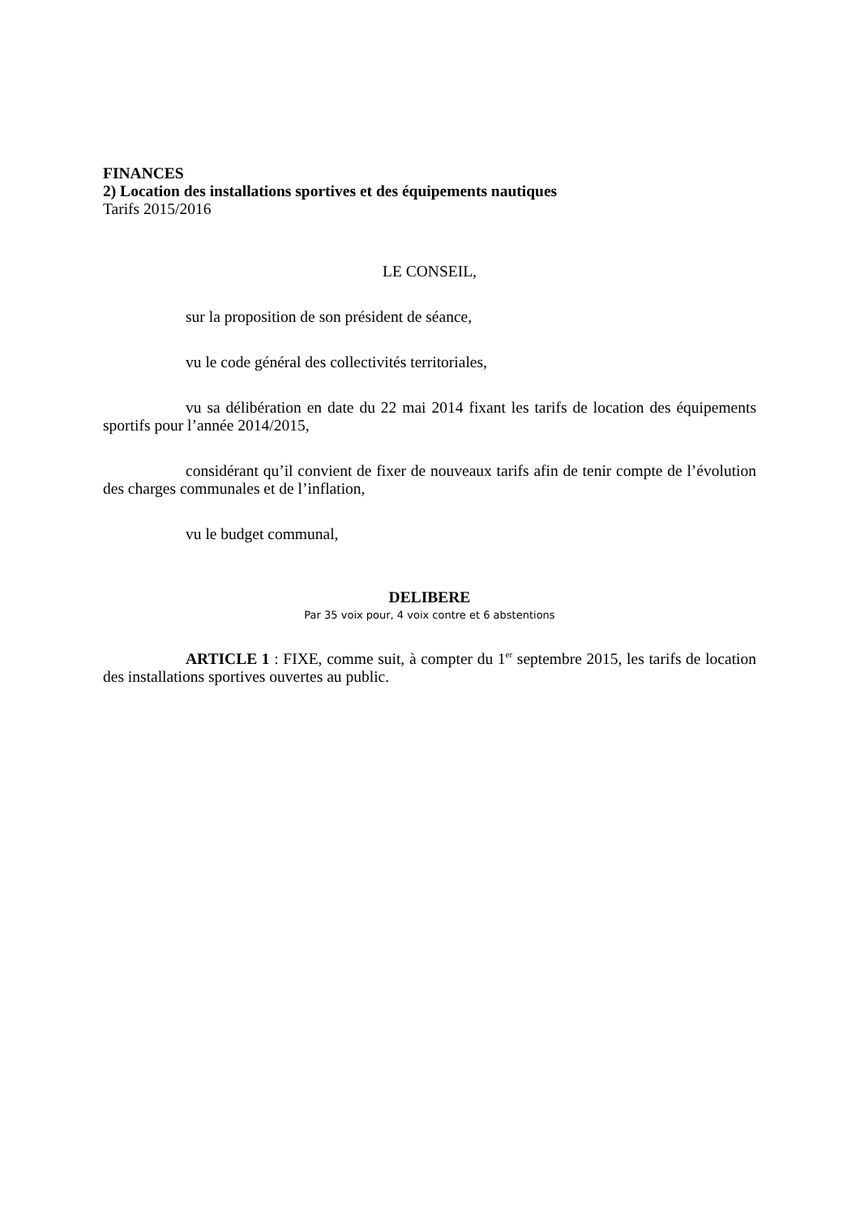FINANCES
2) Location des installations sportives et des équipements nautiques
Tarifs 2015/2016
LE CONSEIL,
sur la proposition de son président de séance,
vu le code général des collectivités territoriales,
vu sa délibération en date du 22 mai 2014 fixant les tarifs de location des équipements sportifs pour l’année 2014/2015,
considérant qu’il convient de fixer de nouveaux tarifs afin de tenir compte de l’évolution des charges communales et de l’inflation,
vu le budget communal,
DELIBERE
Par 35 voix pour, 4 voix contre et 6 abstentions
ARTICLE 1 : FIXE, comme suit, à compter du 1<sup>er</sup> septembre 2015, les tarifs de location des installations sportives ouvertes au public.